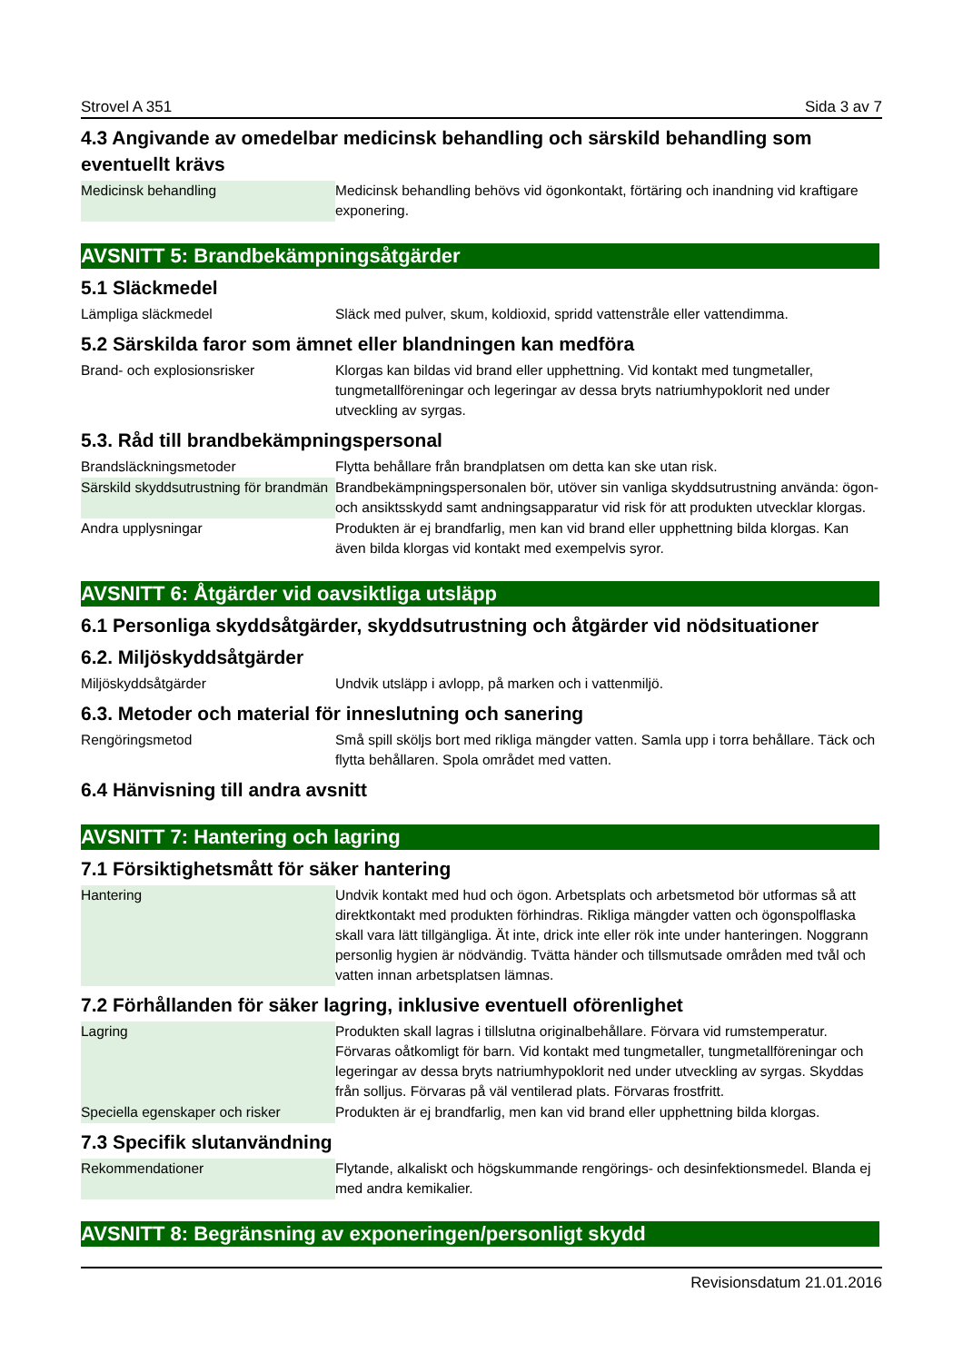Strovel A 351 Sida 3 av 7
4.3 Angivande av omedelbar medicinsk behandling och särskild behandling som eventuellt krävs
| Medicinsk behandling | Medicinsk behandling behövs vid ögonkontakt, förtäring och inandning vid kraftigare exponering. |
AVSNITT 5: Brandbekämpningsåtgärder
5.1 Släckmedel
| Lämpliga släckmedel | Släck med pulver, skum, koldioxid, spridd vattenstråle eller vattendimma. |
5.2 Särskilda faror som ämnet eller blandningen kan medföra
| Brand- och explosionsrisker | Klorgas kan bildas vid brand eller upphettning. Vid kontakt med tungmetaller, tungmetallföreningar och legeringar av dessa bryts natriumhypoklorit ned under utveckling av syrgas. |
5.3. Råd till brandbekämpningspersonal
| Brandsläckningsmetoder | Flytta behållare från brandplatsen om detta kan ske utan risk. |
| Särskild skyddsutrustning för brandmän | Brandbekämpningspersonalen bör, utöver sin vanliga skyddsutrustning använda: ögon- och ansiktsskydd samt andningsapparatur vid risk för att produkten utvecklar klorgas. |
| Andra upplysningar | Produkten är ej brandfarlig, men kan vid brand eller upphettning bilda klorgas. Kan även bilda klorgas vid kontakt med exempelvis syror. |
AVSNITT 6: Åtgärder vid oavsiktliga utsläpp
6.1 Personliga skyddsåtgärder, skyddsutrustning och åtgärder vid nödsituationer
6.2. Miljöskyddsåtgärder
| Miljöskyddsåtgärder | Undvik utsläpp i avlopp, på marken och i vattenmiljö. |
6.3. Metoder och material för inneslutning och sanering
| Rengöringsmetod | Små spill sköljs bort med rikliga mängder vatten. Samla upp i torra behållare. Täck och flytta behållaren. Spola området med vatten. |
6.4 Hänvisning till andra avsnitt
AVSNITT 7: Hantering och lagring
7.1 Försiktighetsmått för säker hantering
| Hantering | Undvik kontakt med hud och ögon. Arbetsplats och arbetsmetod bör utformas så att direktkontakt med produkten förhindras. Rikliga mängder vatten och ögonspolflaska skall vara lätt tillgängliga. Ät inte, drick inte eller rök inte under hanteringen. Noggrann personlig hygien är nödvändig. Tvätta händer och tillsmutsade områden med tvål och vatten innan arbetsplatsen lämnas. |
7.2 Förhållanden för säker lagring, inklusive eventuell oförenlighet
| Lagring | Produkten skall lagras i tillslutna originalbehållare. Förvara vid rumstemperatur. Förvaras oåtkomligt för barn. Vid kontakt med tungmetaller, tungmetallföreningar och legeringar av dessa bryts natriumhypoklorit ned under utveckling av syrgas. Skyddas från solljus. Förvaras på väl ventilerad plats. Förvaras frostfritt. |
| Speciella egenskaper och risker | Produkten är ej brandfarlig, men kan vid brand eller upphettning bilda klorgas. |
7.3 Specifik slutanvändning
| Rekommendationer | Flytande, alkaliskt och högskummande rengörings- och desinfektionsmedel. Blanda ej med andra kemikalier. |
AVSNITT 8: Begränsning av exponeringen/personligt skydd
Revisionsdatum 21.01.2016